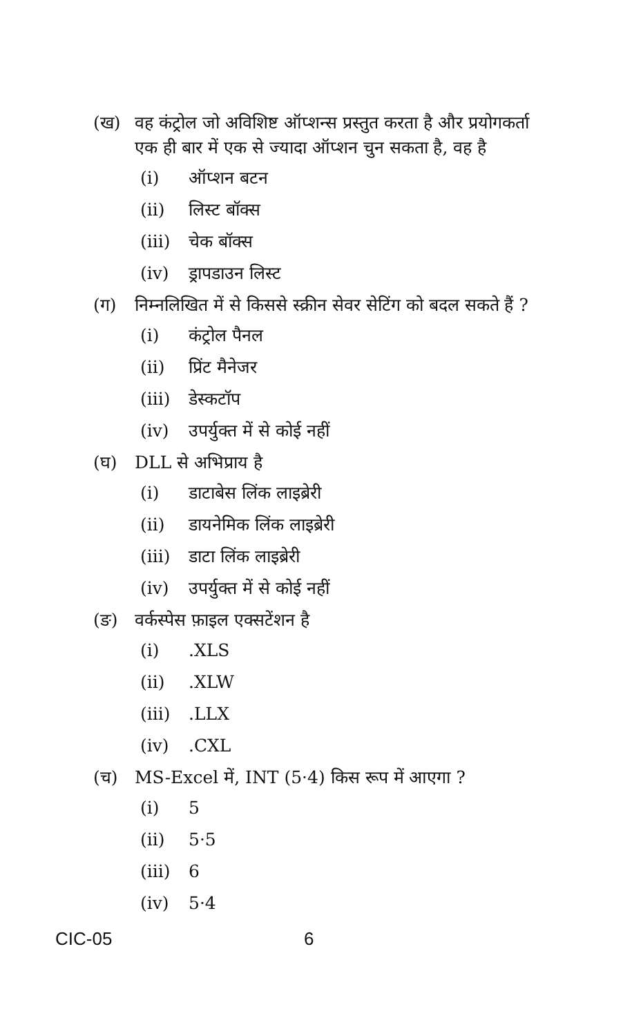(ख) वह कंट्रोल जो अविशिष्ट ऑप्शन्स प्रस्तुत करता है और प्रयोगकर्ता एक ही बार में एक से ज्यादा ऑप्शन चुन सकता है, वह है
(i) ऑप्शन बटन
(ii) लिस्ट बॉक्स
(iii) चेक बॉक्स
(iv) ड्रापडाउन लिस्ट
(ग) निम्नलिखित में से किससे स्क्रीन सेवर सेटिंग को बदल सकते हैं ?
(i) कंट्रोल पैनल
(ii) प्रिंट मैनेजर
(iii) डेस्कटॉप
(iv) उपर्युक्त में से कोई नहीं
(घ) DLL से अभिप्राय है
(i) डाटाबेस लिंक लाइब्रेरी
(ii) डायनेमिक लिंक लाइब्रेरी
(iii) डाटा लिंक लाइब्रेरी
(iv) उपर्युक्त में से कोई नहीं
(ङ) वर्कस्पेस फ़ाइल एक्सटेंशन है
(i).XLS
(ii).XLW
(iii).LLX
(iv).CXL
(च) MS-Excel में, INT (5·4) किस रूप में आएगा ?
(i) 5
(ii) 5·5
(iii) 6
(iv) 5·4
CIC-05 6